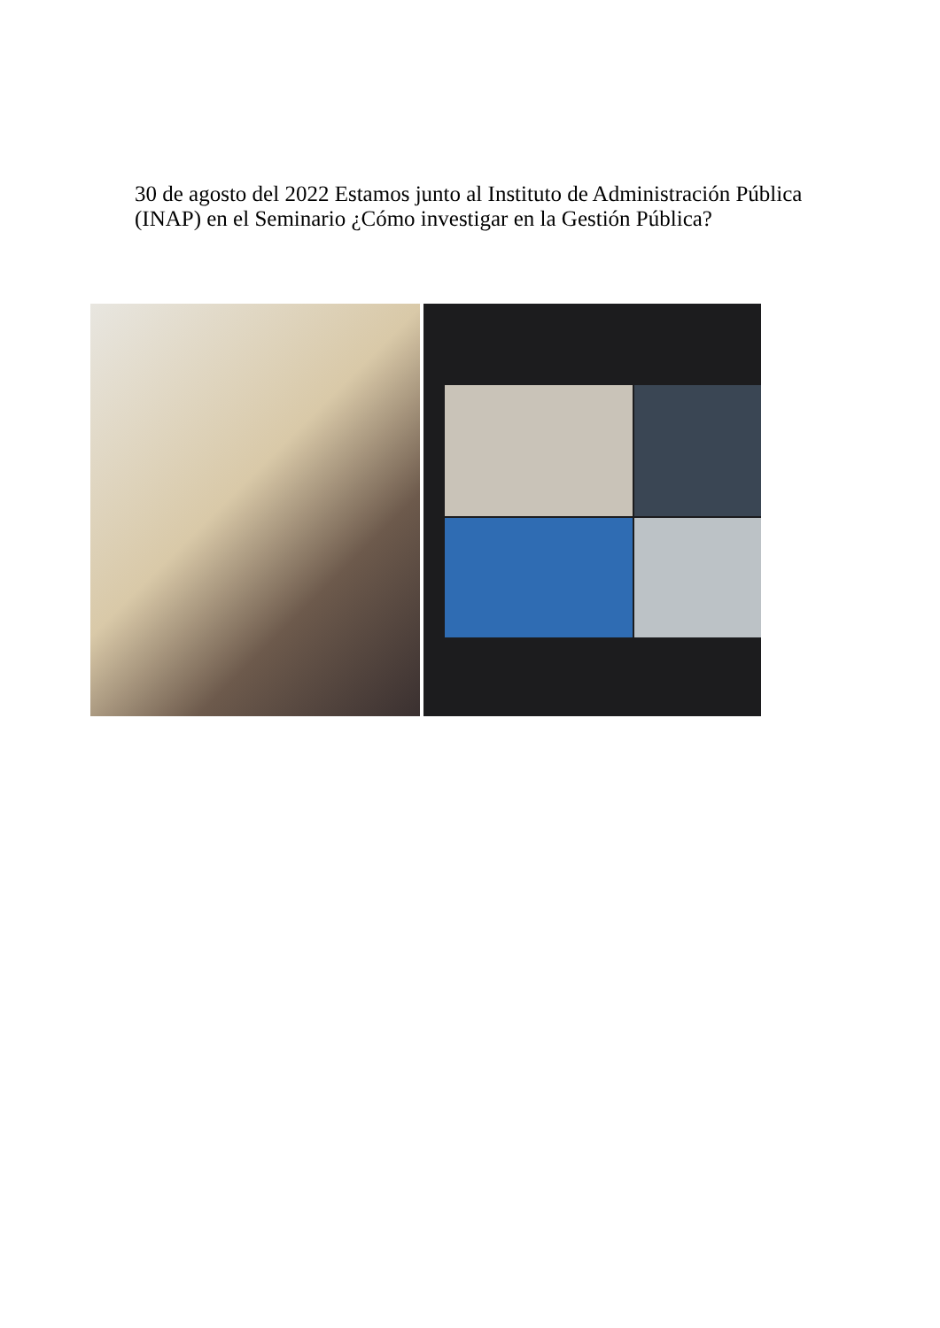30 de agosto del 2022 Estamos junto al Instituto de Administración Pública (INAP) en el Seminario ¿Cómo investigar en la Gestión Pública?